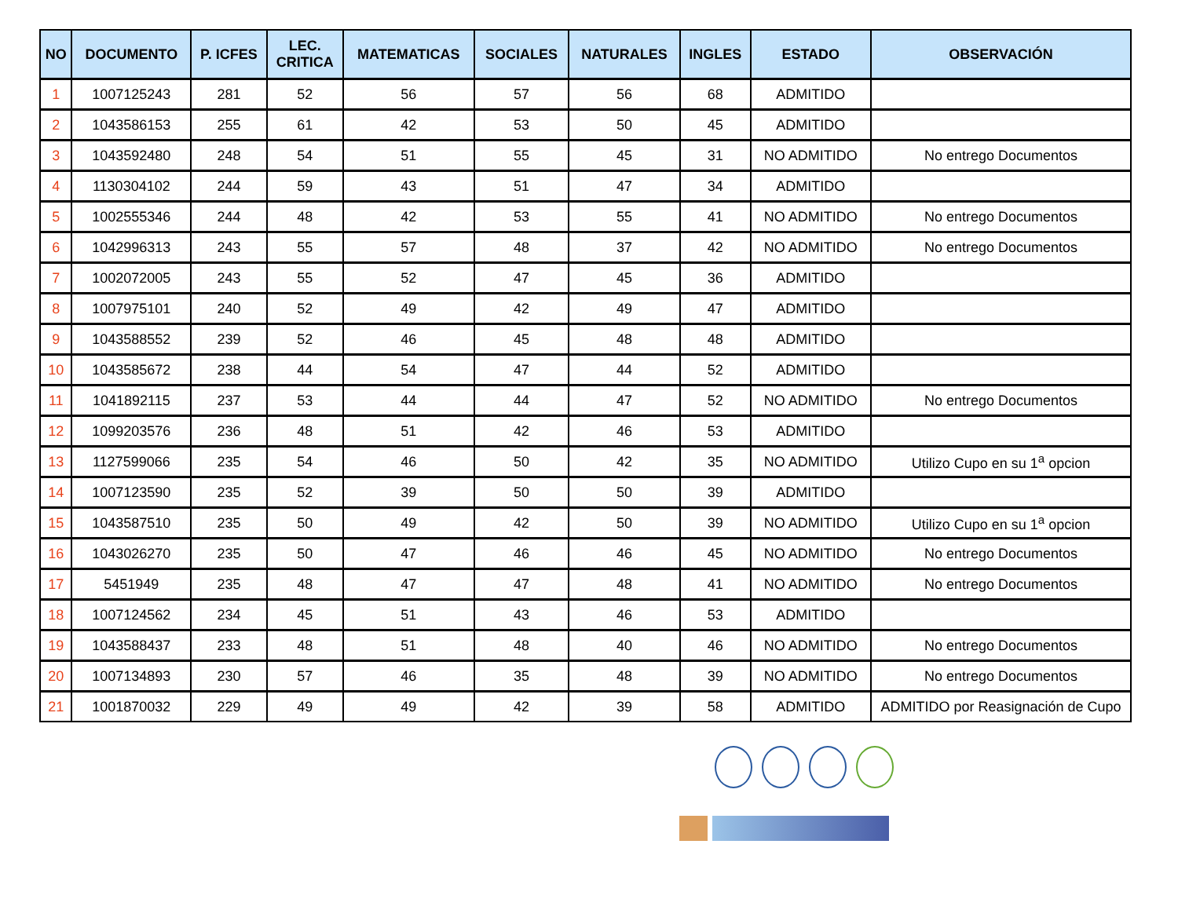| NO | DOCUMENTO | P. ICFES | LEC. CRITICA | MATEMATICAS | SOCIALES | NATURALES | INGLES | ESTADO | OBSERVACIÓN |
| --- | --- | --- | --- | --- | --- | --- | --- | --- | --- |
| 1 | 1007125243 | 281 | 52 | 56 | 57 | 56 | 68 | ADMITIDO | |
| 2 | 1043586153 | 255 | 61 | 42 | 53 | 50 | 45 | ADMITIDO | |
| 3 | 1043592480 | 248 | 54 | 51 | 55 | 45 | 31 | NO ADMITIDO | No entrego Documentos |
| 4 | 1130304102 | 244 | 59 | 43 | 51 | 47 | 34 | ADMITIDO | |
| 5 | 1002555346 | 244 | 48 | 42 | 53 | 55 | 41 | NO ADMITIDO | No entrego Documentos |
| 6 | 1042996313 | 243 | 55 | 57 | 48 | 37 | 42 | NO ADMITIDO | No entrego Documentos |
| 7 | 1002072005 | 243 | 55 | 52 | 47 | 45 | 36 | ADMITIDO | |
| 8 | 1007975101 | 240 | 52 | 49 | 42 | 49 | 47 | ADMITIDO | |
| 9 | 1043588552 | 239 | 52 | 46 | 45 | 48 | 48 | ADMITIDO | |
| 10 | 1043585672 | 238 | 44 | 54 | 47 | 44 | 52 | ADMITIDO | |
| 11 | 1041892115 | 237 | 53 | 44 | 44 | 47 | 52 | NO ADMITIDO | No entrego Documentos |
| 12 | 1099203576 | 236 | 48 | 51 | 42 | 46 | 53 | ADMITIDO | |
| 13 | 1127599066 | 235 | 54 | 46 | 50 | 42 | 35 | NO ADMITIDO | Utilizo Cupo en su 1<sup>a</sup> opcion |
| 14 | 1007123590 | 235 | 52 | 39 | 50 | 50 | 39 | ADMITIDO | |
| 15 | 1043587510 | 235 | 50 | 49 | 42 | 50 | 39 | NO ADMITIDO | Utilizo Cupo en su 1<sup>a</sup> opcion |
| 16 | 1043026270 | 235 | 50 | 47 | 46 | 46 | 45 | NO ADMITIDO | No entrego Documentos |
| 17 | 5451949 | 235 | 48 | 47 | 47 | 48 | 41 | NO ADMITIDO | No entrego Documentos |
| 18 | 1007124562 | 234 | 45 | 51 | 43 | 46 | 53 | ADMITIDO | |
| 19 | 1043588437 | 233 | 48 | 51 | 48 | 40 | 46 | NO ADMITIDO | No entrego Documentos |
| 20 | 1007134893 | 230 | 57 | 46 | 35 | 48 | 39 | NO ADMITIDO | No entrego Documentos |
| 21 | 1001870032 | 229 | 49 | 49 | 42 | 39 | 58 | ADMITIDO | ADMITIDO por Reasignación de Cupo |